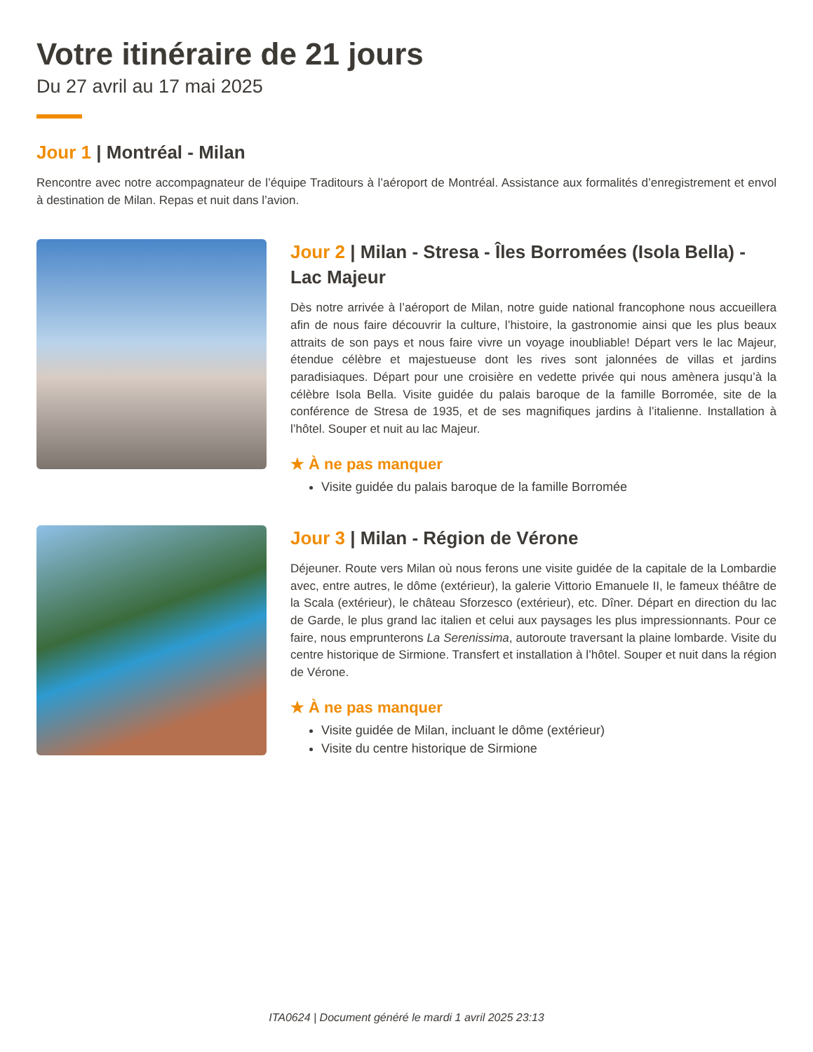Votre itinéraire de 21 jours
Du 27 avril au 17 mai 2025
Jour 1 | Montréal - Milan
Rencontre avec notre accompagnateur de l’équipe Traditours à l’aéroport de Montréal. Assistance aux formalités d’enregistrement et envol à destination de Milan. Repas et nuit dans l’avion.
Jour 2 | Milan - Stresa - Îles Borromées (Isola Bella) - Lac Majeur
Dès notre arrivée à l’aéroport de Milan, notre guide national francophone nous accueillera afin de nous faire découvrir la culture, l’histoire, la gastronomie ainsi que les plus beaux attraits de son pays et nous faire vivre un voyage inoubliable! Départ vers le lac Majeur, étendue célèbre et majestueuse dont les rives sont jalonnées de villas et jardins paradisiaques. Départ pour une croisière en vedette privée qui nous amènera jusqu’à la célèbre Isola Bella. Visite guidée du palais baroque de la famille Borromée, site de la conférence de Stresa de 1935, et de ses magnifiques jardins à l’italienne. Installation à l’hôtel. Souper et nuit au lac Majeur.
★ À ne pas manquer
Visite guidée du palais baroque de la famille Borromée
Jour 3 | Milan - Région de Vérone
Déjeuner. Route vers Milan où nous ferons une visite guidée de la capitale de la Lombardie avec, entre autres, le dôme (extérieur), la galerie Vittorio Emanuele II, le fameux théâtre de la Scala (extérieur), le château Sforzesco (extérieur), etc. Dîner. Départ en direction du lac de Garde, le plus grand lac italien et celui aux paysages les plus impressionnants. Pour ce faire, nous emprunterons La Serenissima, autoroute traversant la plaine lombarde. Visite du centre historique de Sirmione. Transfert et installation à l’hôtel. Souper et nuit dans la région de Vérone.
★ À ne pas manquer
Visite guidée de Milan, incluant le dôme (extérieur)
Visite du centre historique de Sirmione
ITA0624 | Document généré le mardi 1 avril 2025 23:13